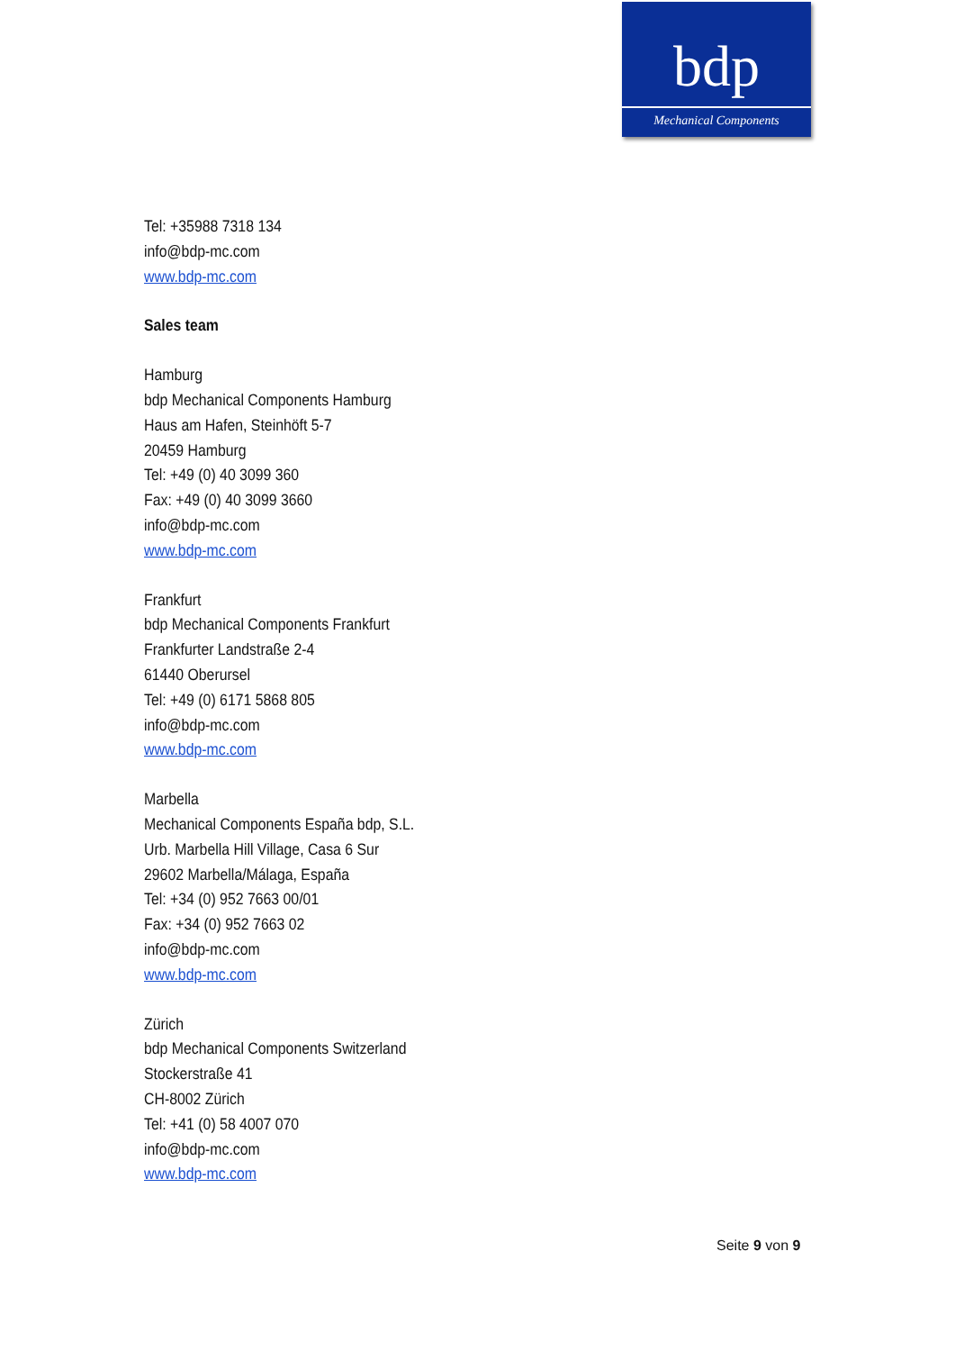bdp
Mechanical Components
Tel: +35988 7318 134
info@bdp-mc.com
www.bdp-mc.com
Sales team
Hamburg
bdp Mechanical Components Hamburg
Haus am Hafen, Steinhöft 5-7
20459 Hamburg
Tel: +49 (0) 40 3099 360
Fax: +49 (0) 40 3099 3660
info@bdp-mc.com
www.bdp-mc.com
Frankfurt
bdp Mechanical Components Frankfurt
Frankfurter Landstraße 2-4
61440 Oberursel
Tel: +49 (0) 6171 5868 805
info@bdp-mc.com
www.bdp-mc.com
Marbella
Mechanical Components España bdp, S.L.
Urb. Marbella Hill Village, Casa 6 Sur
29602 Marbella/Málaga, España
Tel: +34 (0) 952 7663 00/01
Fax: +34 (0) 952 7663 02
info@bdp-mc.com
www.bdp-mc.com
Zürich
bdp Mechanical Components Switzerland
Stockerstraße 41
CH-8002 Zürich
Tel: +41 (0) 58 4007 070
info@bdp-mc.com
www.bdp-mc.com
Seite 9 von 9